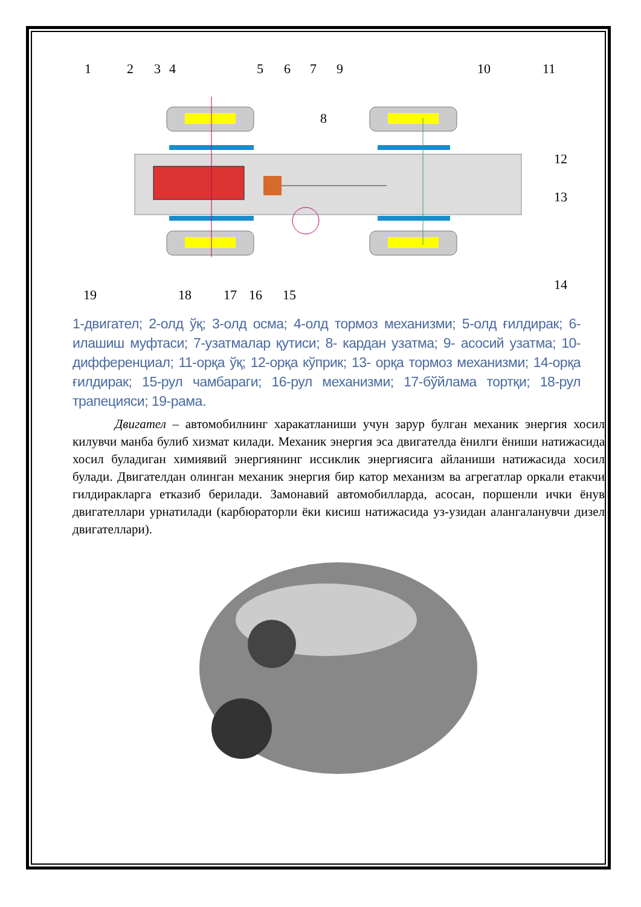1
2
3
4
5
6
7
9
10
11
8
12
13
14
19
18
17
16
15
1-двигател; 2-олд ўқ; 3-олд осма; 4-олд тормоз механизми; 5-олд ғилдирак; 6-илашиш муфтаси; 7-узатмалар қутиси; 8- кардан узатма; 9- асосий узатма; 10-дифференциал; 11-орқа ўқ; 12-орқа кўприк; 13- орқа тормоз механизми; 14-орқа ғилдирак; 15-рул чамбараги; 16-рул механизми; 17-бўйлама тортқи; 18-рул трапецияси; 19-рама.
Двигател – автомобилнинг харакатланиши учун зарур булган механик энергия хосил килувчи манба булиб хизмат килади. Механик энергия эса двигателда ёнилги ёниши натижасида хосил буладиган химиявий энергиянинг иссиклик энергиясига айланиши натижасида хосил булади. Двигателдан олинган механик энергия бир катор механизм ва агрегатлар оркали етакчи гилдиракларга етказиб берилади. Замонавий автомобилларда, асосан, поршенли ички ёнув двигателлари урнатилади (карбюраторли ёки кисиш натижасида уз-узидан алангаланувчи дизел двигателлари).